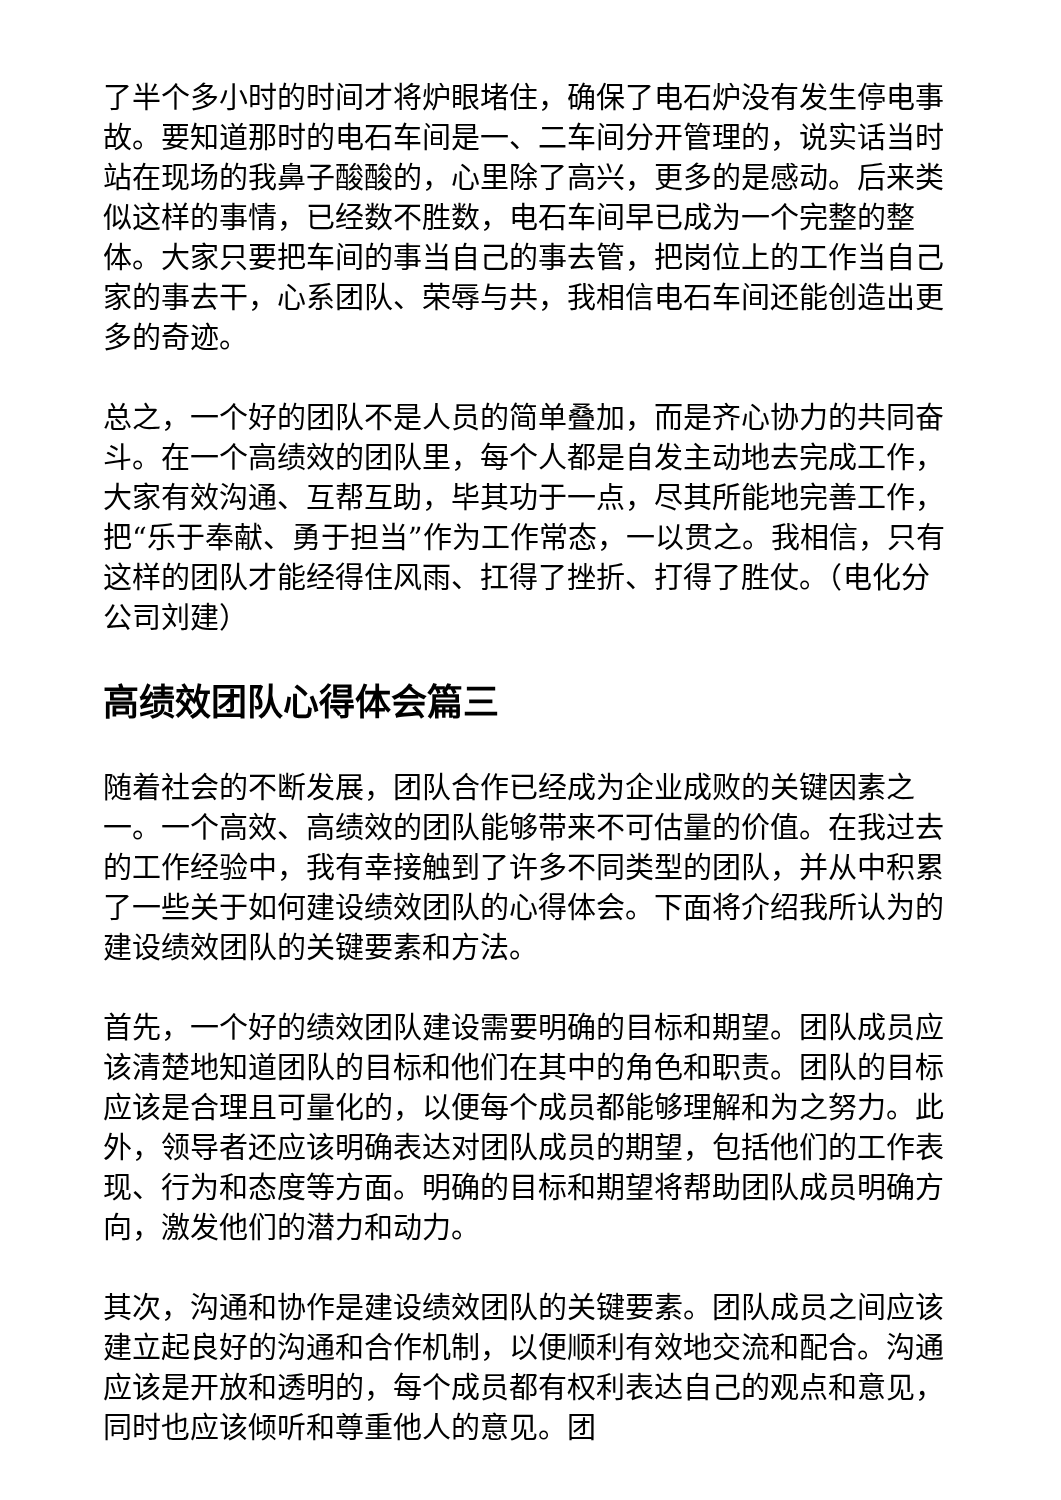了半个多小时的时间才将炉眼堵住，确保了电石炉没有发生停电事故。要知道那时的电石车间是一、二车间分开管理的，说实话当时站在现场的我鼻子酸酸的，心里除了高兴，更多的是感动。后来类似这样的事情，已经数不胜数，电石车间早已成为一个完整的整体。大家只要把车间的事当自己的事去管，把岗位上的工作当自己家的事去干，心系团队、荣辱与共，我相信电石车间还能创造出更多的奇迹。
总之，一个好的团队不是人员的简单叠加，而是齐心协力的共同奋斗。在一个高绩效的团队里，每个人都是自发主动地去完成工作，大家有效沟通、互帮互助，毕其功于一点，尽其所能地完善工作，把“乐于奉献、勇于担当”作为工作常态，一以贯之。我相信，只有这样的团队才能经得住风雨、扛得了挫折、打得了胜仗。（电化分公司刘建）
高绩效团队心得体会篇三
随着社会的不断发展，团队合作已经成为企业成败的关键因素之一。一个高效、高绩效的团队能够带来不可估量的价值。在我过去的工作经验中，我有幸接触到了许多不同类型的团队，并从中积累了一些关于如何建设绩效团队的心得体会。下面将介绍我所认为的建设绩效团队的关键要素和方法。
首先，一个好的绩效团队建设需要明确的目标和期望。团队成员应该清楚地知道团队的目标和他们在其中的角色和职责。团队的目标应该是合理且可量化的，以便每个成员都能够理解和为之努力。此外，领导者还应该明确表达对团队成员的期望，包括他们的工作表现、行为和态度等方面。明确的目标和期望将帮助团队成员明确方向，激发他们的潜力和动力。
其次，沟通和协作是建设绩效团队的关键要素。团队成员之间应该建立起良好的沟通和合作机制，以便顺利有效地交流和配合。沟通应该是开放和透明的，每个成员都有权利表达自己的观点和意见，同时也应该倾听和尊重他人的意见。团